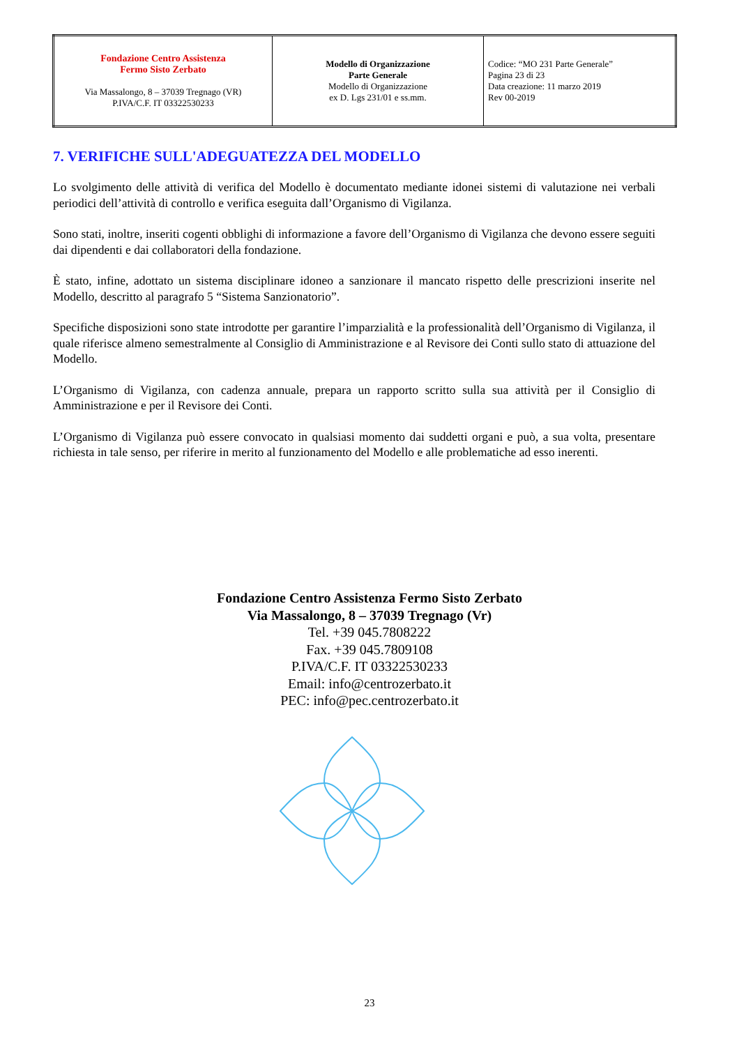| Fondazione Centro Assistenza Fermo Sisto Zerbato Via Massalongo, 8 – 37039 Tregnago (VR) P.IVA/C.F. IT 03322530233 | Modello di Organizzazione Parte Generale Modello di Organizzazione ex D. Lgs 231/01 e ss.mm. | Codice: “MO 231 Parte Generale” Pagina 23 di 23 Data creazione: 11 marzo 2019 Rev 00-2019 |
7. VERIFICHE SULL'ADEGUATEZZA DEL MODELLO
Lo svolgimento delle attività di verifica del Modello è documentato mediante idonei sistemi di valutazione nei verbali periodici dell’attività di controllo e verifica eseguita dall’Organismo di Vigilanza.
Sono stati, inoltre, inseriti cogenti obblighi di informazione a favore dell’Organismo di Vigilanza che devono essere seguiti dai dipendenti e dai collaboratori della fondazione.
È stato, infine, adottato un sistema disciplinare idoneo a sanzionare il mancato rispetto delle prescrizioni inserite nel Modello, descritto al paragrafo 5 “Sistema Sanzionatorio”.
Specifiche disposizioni sono state introdotte per garantire l’imparzialità e la professionalità dell’Organismo di Vigilanza, il quale riferisce almeno semestralmente al Consiglio di Amministrazione e al Revisore dei Conti sullo stato di attuazione del Modello.
L’Organismo di Vigilanza, con cadenza annuale, prepara un rapporto scritto sulla sua attività per il Consiglio di Amministrazione e per il Revisore dei Conti.
L’Organismo di Vigilanza può essere convocato in qualsiasi momento dai suddetti organi e può, a sua volta, presentare richiesta in tale senso, per riferire in merito al funzionamento del Modello e alle problematiche ad esso inerenti.
Fondazione Centro Assistenza Fermo Sisto Zerbato
Via Massalongo, 8 – 37039 Tregnago (Vr)
Tel. +39 045.7808222
Fax. +39 045.7809108
P.IVA/C.F. IT 03322530233
Email: info@centrozerbato.it
PEC: info@pec.centrozerbato.it
23